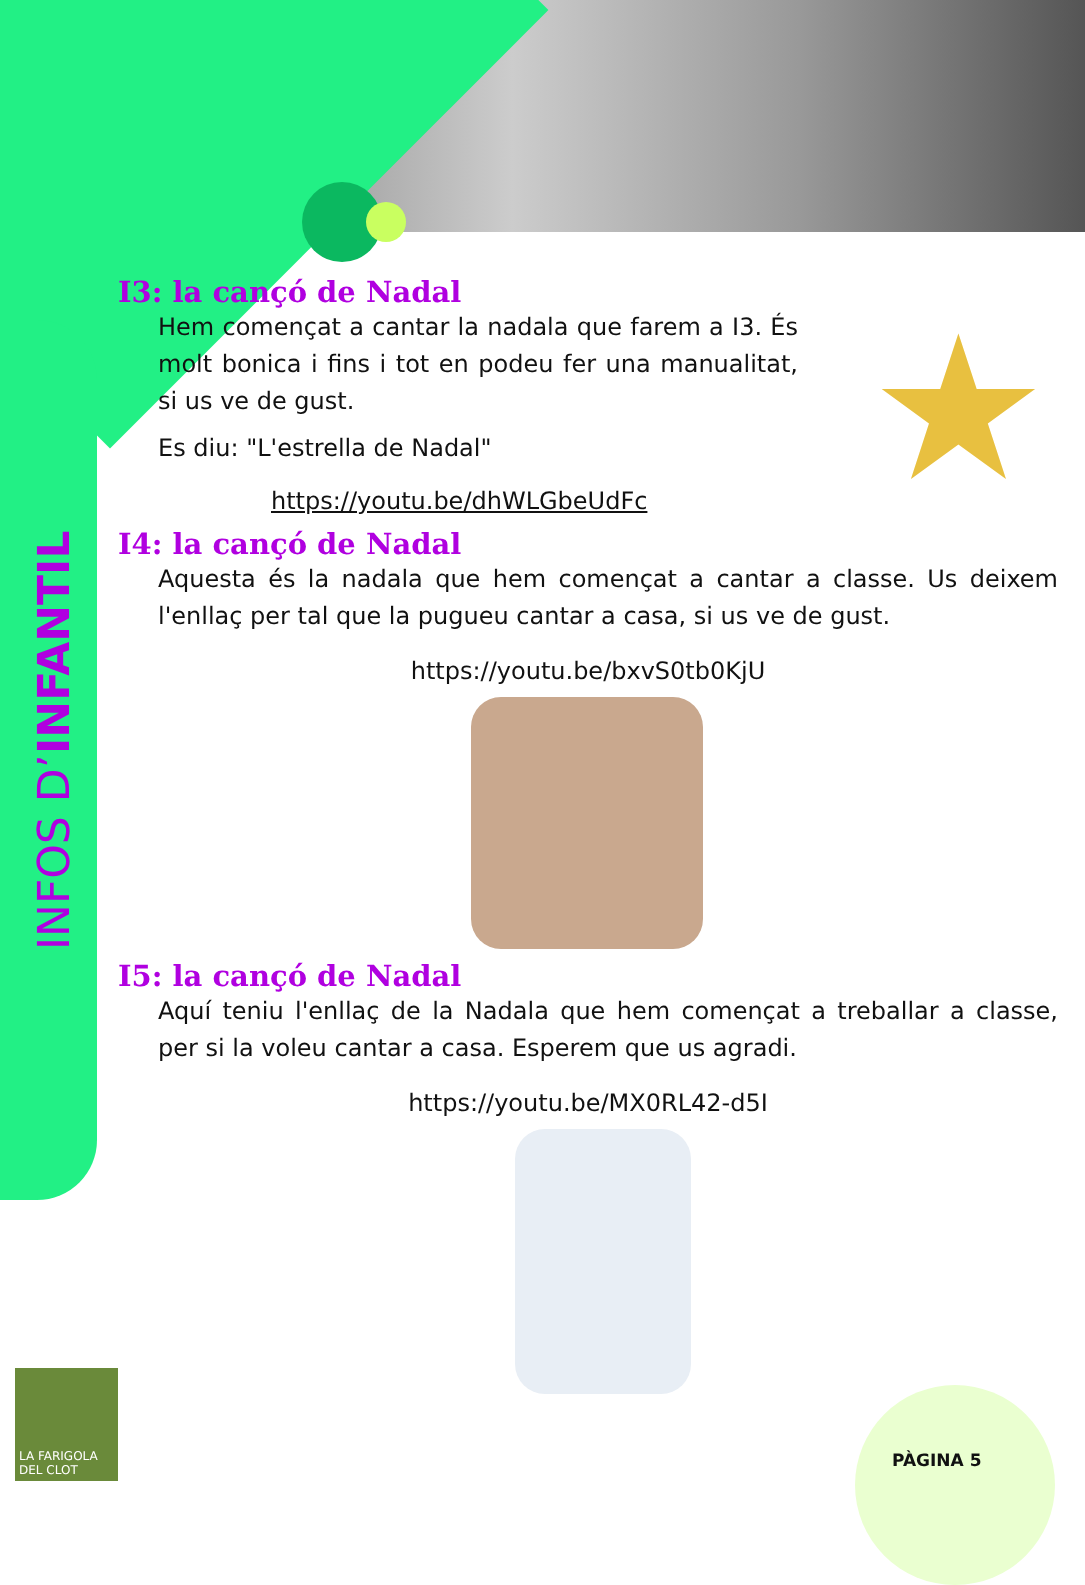INFOS D’ INFANTIL
I3: la cançó de Nadal
★
Hem començat a cantar la nadala que farem a I3. És molt bonica i fins i tot en podeu fer una manualitat, si us ve de gust.
Es diu: "L'estrella de Nadal"
https://youtu.be/dhWLGbeUdFc
I4: la cançó de Nadal
Aquesta és la nadala que hem començat a cantar a classe. Us deixem l'enllaç per tal que la pugueu cantar a casa, si us ve de gust.
https://youtu.be/bxvS0tb0KjU
I5: la cançó de Nadal
Aquí teniu l'enllaç de la Nadala que hem començat a treballar a classe, per si la voleu cantar a casa. Esperem que us agradi.
https://youtu.be/MX0RL42-d5I
LA FARIGOLA DEL CLOT
PÀGINA 5